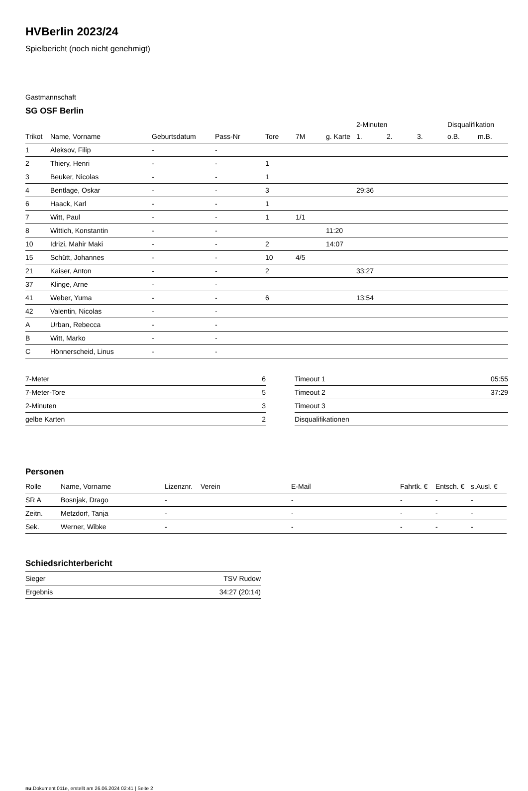HVBerlin 2023/24
Spielbericht (noch nicht genehmigt)
Gastmannschaft
SG OSF Berlin
| | | | | | | | 2-Minuten | | | Disqualifikation | |
| --- | --- | --- | --- | --- | --- | --- | --- | --- | --- | --- | --- |
| Trikot | Name, Vorname | Geburtsdatum | Pass-Nr | Tore | 7M | g. Karte | 1. | 2. | 3. | o.B. | m.B. |
| 1 | Aleksov, Filip | - | - | | | | | | | | |
| 2 | Thiery, Henri | - | - | 1 | | | | | | | |
| 3 | Beuker, Nicolas | - | - | 1 | | | | | | | |
| 4 | Bentlage, Oskar | - | - | 3 | | | 29:36 | | | | |
| 6 | Haack, Karl | - | - | 1 | | | | | | | |
| 7 | Witt, Paul | - | - | 1 | 1/1 | | | | | | |
| 8 | Wittich, Konstantin | - | - | | | 11:20 | | | | | |
| 10 | Idrizi, Mahir Maki | - | - | 2 | | 14:07 | | | | | |
| 15 | Schütt, Johannes | - | - | 10 | 4/5 | | | | | | |
| 21 | Kaiser, Anton | - | - | 2 | | | 33:27 | | | | |
| 37 | Klinge, Arne | - | - | | | | | | | | |
| 41 | Weber, Yuma | - | - | 6 | | | 13:54 | | | | |
| 42 | Valentin, Nicolas | - | - | | | | | | | | |
| A | Urban, Rebecca | - | - | | | | | | | | |
| B | Witt, Marko | - | - | | | | | | | | |
| C | Hönnerscheid, Linus | - | - | | | | | | | | |
| 7-Meter | 6 |
| 7-Meter-Tore | 5 |
| 2-Minuten | 3 |
| gelbe Karten | 2 |
| Timeout 1 | 05:55 |
| Timeout 2 | 37:29 |
| Timeout 3 | |
| Disqualifikationen | |
Personen
| Rolle | Name, Vorname | Lizenznr. | Verein | E-Mail | Fahrtk. € | Entsch. € | s.Ausl. € |
| --- | --- | --- | --- | --- | --- | --- | --- |
| SR A | Bosnjak, Drago | - | | - | - | - | - |
| Zeitn. | Metzdorf, Tanja | - | | - | - | - | - |
| Sek. | Werner, Wibke | - | | - | - | - | - |
Schiedsrichterbericht
| Sieger | TSV Rudow |
| Ergebnis | 34:27 (20:14) |
nu.Dokument 011e, erstellt am 26.06.2024 02:41 | Seite 2